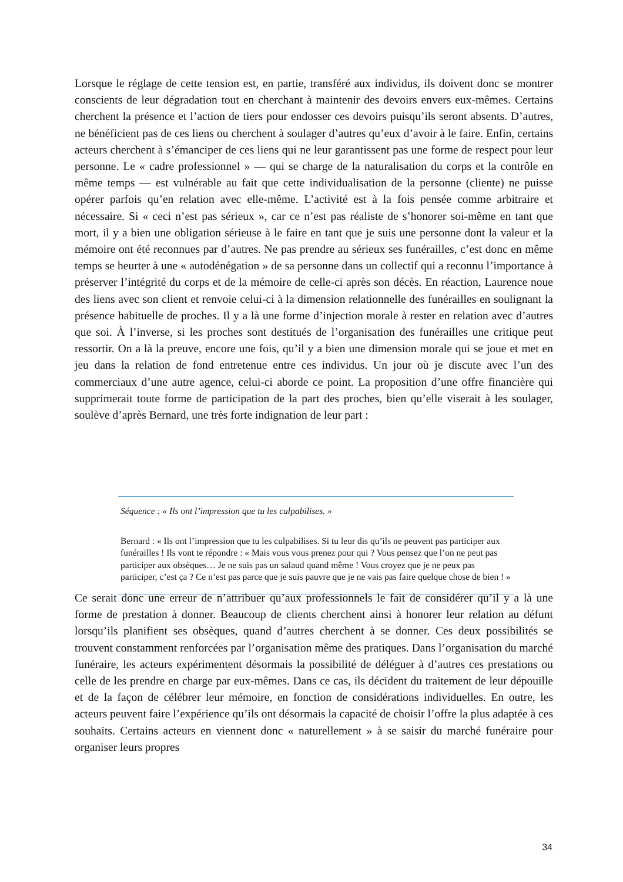Lorsque le réglage de cette tension est, en partie, transféré aux individus, ils doivent donc se montrer conscients de leur dégradation tout en cherchant à maintenir des devoirs envers eux-mêmes. Certains cherchent la présence et l’action de tiers pour endosser ces devoirs puisqu’ils seront absents. D’autres, ne bénéficient pas de ces liens ou cherchent à soulager d’autres qu’eux d’avoir à le faire. Enfin, certains acteurs cherchent à s’émanciper de ces liens qui ne leur garantissent pas une forme de respect pour leur personne. Le « cadre professionnel » — qui se charge de la naturalisation du corps et la contrôle en même temps — est vulnérable au fait que cette individualisation de la personne (cliente) ne puisse opérer parfois qu’en relation avec elle-même. L’activité est à la fois pensée comme arbitraire et nécessaire. Si « ceci n’est pas sérieux », car ce n’est pas réaliste de s’honorer soi-même en tant que mort, il y a bien une obligation sérieuse à le faire en tant que je suis une personne dont la valeur et la mémoire ont été reconnues par d’autres. Ne pas prendre au sérieux ses funérailles, c’est donc en même temps se heurter à une « autodénégation » de sa personne dans un collectif qui a reconnu l’importance à préserver l’intégrité du corps et de la mémoire de celle-ci après son décès. En réaction, Laurence noue des liens avec son client et renvoie celui-ci à la dimension relationnelle des funérailles en soulignant la présence habituelle de proches. Il y a là une forme d’injection morale à rester en relation avec d’autres que soi. À l’inverse, si les proches sont destitués de l’organisation des funérailles une critique peut ressortir. On a là la preuve, encore une fois, qu’il y a bien une dimension morale qui se joue et met en jeu dans la relation de fond entretenue entre ces individus. Un jour où je discute avec l’un des commerciaux d’une autre agence, celui-ci aborde ce point. La proposition d’une offre financière qui supprimerait toute forme de participation de la part des proches, bien qu’elle viserait à les soulager, soulève d’après Bernard, une très forte indignation de leur part :
Séquence : « Ils ont l’impression que tu les culpabilises. »
Bernard : « Ils ont l’impression que tu les culpabilises. Si tu leur dis qu’ils ne peuvent pas participer aux funérailles ! Ils vont te répondre : « Mais vous vous prenez pour qui ? Vous pensez que l’on ne peut pas participer aux obsèques… Je ne suis pas un salaud quand même ! Vous croyez que je ne peux pas participer, c’est ça ? Ce n’est pas parce que je suis pauvre que je ne vais pas faire quelque chose de bien ! »
Ce serait donc une erreur de n’attribuer qu’aux professionnels le fait de considérer qu’il y a là une forme de prestation à donner. Beaucoup de clients cherchent ainsi à honorer leur relation au défunt lorsqu’ils planifient ses obsèques, quand d’autres cherchent à se donner. Ces deux possibilités se trouvent constamment renforcées par l’organisation même des pratiques. Dans l’organisation du marché funéraire, les acteurs expérimentent désormais la possibilité de déléguer à d’autres ces prestations ou celle de les prendre en charge par eux-mêmes. Dans ce cas, ils décident du traitement de leur dépouille et de la façon de célébrer leur mémoire, en fonction de considérations individuelles. En outre, les acteurs peuvent faire l’expérience qu’ils ont désormais la capacité de choisir l’offre la plus adaptée à ces souhaits. Certains acteurs en viennent donc « naturellement » à se saisir du marché funéraire pour organiser leurs propres
34